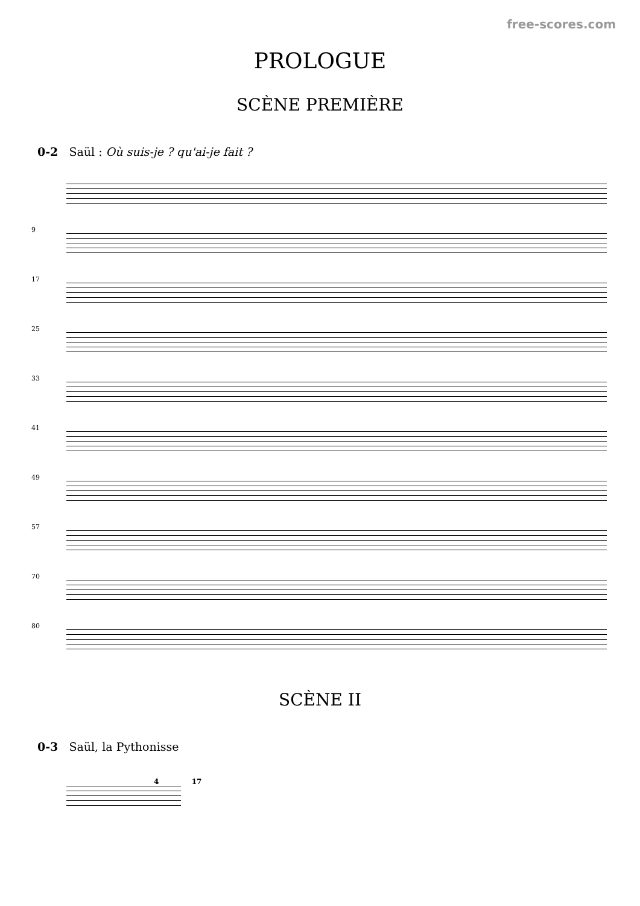free-scores.com
PROLOGUE
SCÈNE PREMIÈRE
0-2 Saül : Où suis-je ? qu'ai-je fait ?
9
17
25
33
41
49
57
70
80
SCÈNE II
0-3 Saül, la Pythonisse
4 17